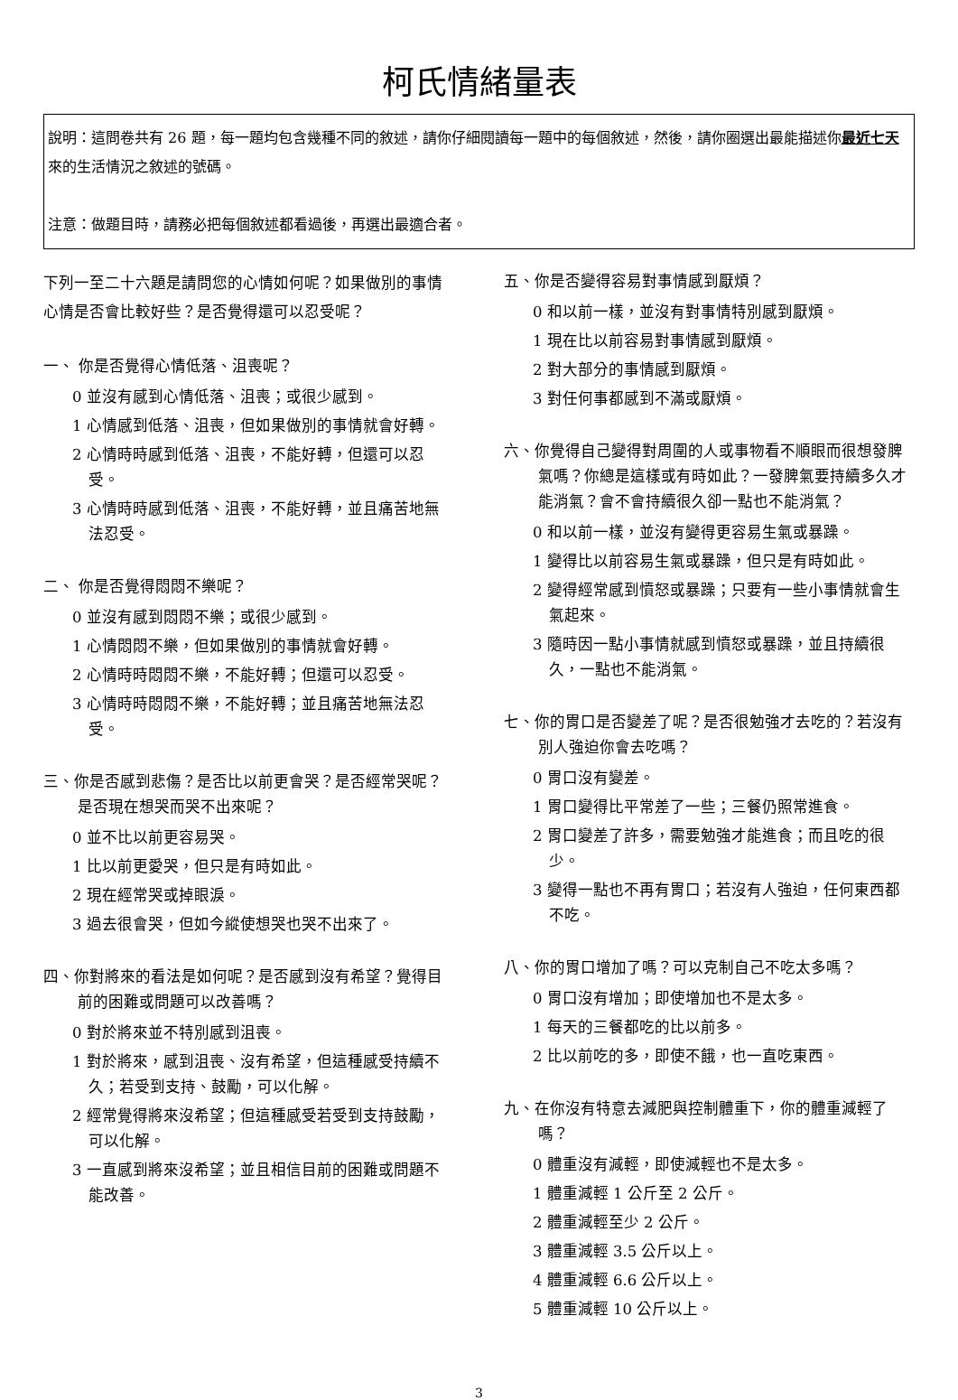柯氏情緒量表
說明：這問卷共有 26 題，每一題均包含幾種不同的敘述，請你仔細閱讀每一題中的每個敘述，然後，請你圈選出最能描述你最近七天來的生活情況之敘述的號碼。
注意：做題目時，請務必把每個敘述都看過後，再選出最適合者。
下列一至二十六題是請問您的心情如何呢？如果做別的事情心情是否會比較好些？是否覺得還可以忍受呢？
一、 你是否覺得心情低落、沮喪呢？
0 並沒有感到心情低落、沮喪；或很少感到。
1 心情感到低落、沮喪，但如果做別的事情就會好轉。
2 心情時時感到低落、沮喪，不能好轉，但還可以忍受。
3 心情時時感到低落、沮喪，不能好轉，並且痛苦地無法忍受。
二、 你是否覺得悶悶不樂呢？
0 並沒有感到悶悶不樂；或很少感到。
1 心情悶悶不樂，但如果做別的事情就會好轉。
2 心情時時悶悶不樂，不能好轉；但還可以忍受。
3 心情時時悶悶不樂，不能好轉；並且痛苦地無法忍受。
三、你是否感到悲傷？是否比以前更會哭？是否經常哭呢？是否現在想哭而哭不出來呢？
0 並不比以前更容易哭。
1 比以前更愛哭，但只是有時如此。
2 現在經常哭或掉眼淚。
3 過去很會哭，但如今縱使想哭也哭不出來了。
四、你對將來的看法是如何呢？是否感到沒有希望？覺得目前的困難或問題可以改善嗎？
0 對於將來並不特別感到沮喪。
1 對於將來，感到沮喪、沒有希望，但這種感受持續不久；若受到支持、鼓勵，可以化解。
2 經常覺得將來沒希望；但這種感受若受到支持鼓勵，可以化解。
3 一直感到將來沒希望；並且相信目前的困難或問題不能改善。
五、你是否變得容易對事情感到厭煩？
0 和以前一樣，並沒有對事情特別感到厭煩。
1 現在比以前容易對事情感到厭煩。
2 對大部分的事情感到厭煩。
3 對任何事都感到不滿或厭煩。
六、你覺得自己變得對周圍的人或事物看不順眼而很想發脾氣嗎？你總是這樣或有時如此？一發脾氣要持續多久才能消氣？會不會持續很久卻一點也不能消氣？
0 和以前一樣，並沒有變得更容易生氣或暴躁。
1 變得比以前容易生氣或暴躁，但只是有時如此。
2 變得經常感到憤怒或暴躁；只要有一些小事情就會生氣起來。
3 隨時因一點小事情就感到憤怒或暴躁，並且持續很久，一點也不能消氣。
七、你的胃口是否變差了呢？是否很勉強才去吃的？若沒有別人強迫你會去吃嗎？
0 胃口沒有變差。
1 胃口變得比平常差了一些；三餐仍照常進食。
2 胃口變差了許多，需要勉強才能進食；而且吃的很少。
3 變得一點也不再有胃口；若沒有人強迫，任何東西都不吃。
八、你的胃口增加了嗎？可以克制自己不吃太多嗎？
0 胃口沒有增加；即使增加也不是太多。
1 每天的三餐都吃的比以前多。
2 比以前吃的多，即使不餓，也一直吃東西。
九、在你沒有特意去減肥與控制體重下，你的體重減輕了嗎？
0 體重沒有減輕，即使減輕也不是太多。
1 體重減輕 1 公斤至 2 公斤。
2 體重減輕至少 2 公斤。
3 體重減輕 3.5 公斤以上。
4 體重減輕 6.6 公斤以上。
5 體重減輕 10 公斤以上。
3